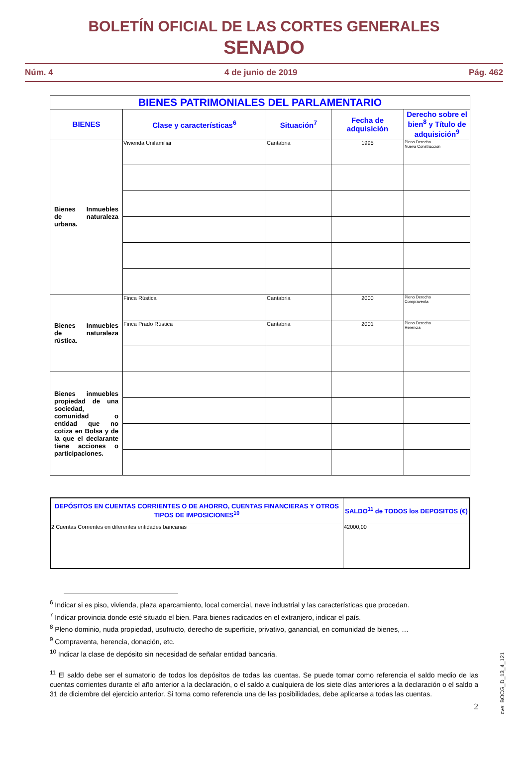BOLETÍN OFICIAL DE LAS CORTES GENERALES
SENADO
Núm. 4 4 de junio de 2019 Pág. 462
| BIENES PATRIMONIALES DEL PARLAMENTARIO | | | | |
| --- | --- | --- | --- | --- |
| BIENES | Clase y características<sup>6</sup> | Situación<sup>7</sup> | Fecha de adquisición | Derecho sobre el bien<sup>8</sup> y Título de adquisición<sup>9</sup> |
| Bienes Inmuebles de naturaleza urbana. | Vivienda Unifamiliar | Cantabria | 1995 | Pleno Derecho Nueva Construcción |
| Bienes Inmuebles de naturaleza rústica. | Finca Rústica | Cantabria | 2000 | Pleno Derecho Compraventa |
| | Finca Prado Rústica | Cantabria | 2001 | Pleno Derecho Herencia |
| Bienes inmuebles propiedad de una sociedad, comunidad o entidad que no cotiza en Bolsa y de la que el declarante tiene acciones o participaciones. | | | | |
| DEPÓSITOS EN CUENTAS CORRIENTES O DE AHORRO, CUENTAS FINANCIERAS Y OTROS TIPOS DE IMPOSICIONES<sup>10</sup> | SALDO<sup>11</sup> de TODOS los DEPOSITOS (€) |
| --- | --- |
| 2 Cuentas Corrientes en diferentes entidades bancarias | 42000,00 |
<sup>6</sup> Indicar si es piso, vivienda, plaza aparcamiento, local comercial, nave industrial y las características que procedan.
<sup>7</sup> Indicar provincia donde esté situado el bien. Para bienes radicados en el extranjero, indicar el país.
<sup>8</sup> Pleno dominio, nuda propiedad, usufructo, derecho de superficie, privativo, ganancial, en comunidad de bienes, …
<sup>9</sup> Compraventa, herencia, donación, etc.
<sup>10</sup> Indicar la clase de depósito sin necesidad de señalar entidad bancaria.
<sup>11</sup> El saldo debe ser el sumatorio de todos los depósitos de todas las cuentas. Se puede tomar como referencia el saldo medio de las cuentas corrientes durante el año anterior a la declaración, o el saldo a cualquiera de los siete días anteriores a la declaración o el saldo a 31 de diciembre del ejercicio anterior. Si toma como referencia una de las posibilidades, debe aplicarse a todas las cuentas.
2
cve: BOCG_D_13_4_121